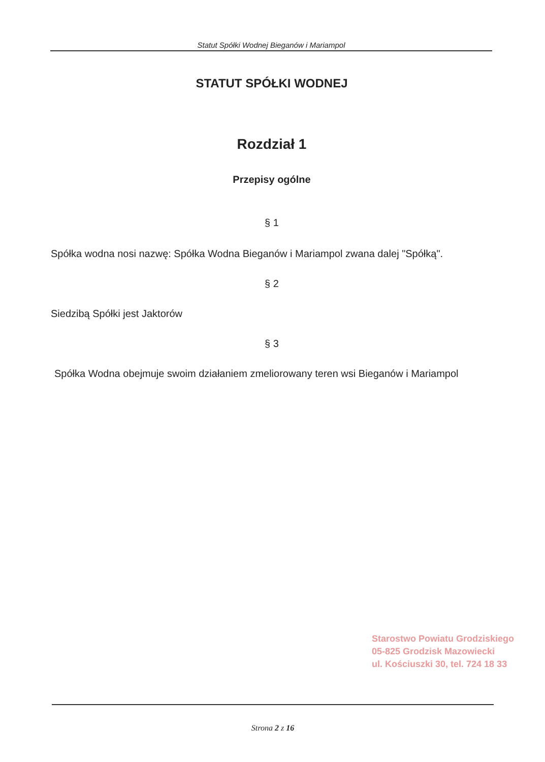Statut Spółki Wodnej Bieganów i Mariampol
STATUT SPÓŁKI WODNEJ
Rozdział 1
Przepisy ogólne
§ 1
Spółka wodna nosi nazwę: Spółka Wodna Bieganów i Mariampol zwana dalej "Spółką".
§ 2
Siedzibą Spółki jest Jaktorów
§ 3
Spółka Wodna obejmuje swoim działaniem zmeliorowany teren wsi Bieganów i Mariampol
Starostwo Powiatu Grodziskiego
05-825 Grodzisk Mazowiecki
ul. Kościuszki 30, tel. 724 18 33
Strona 2 z 16